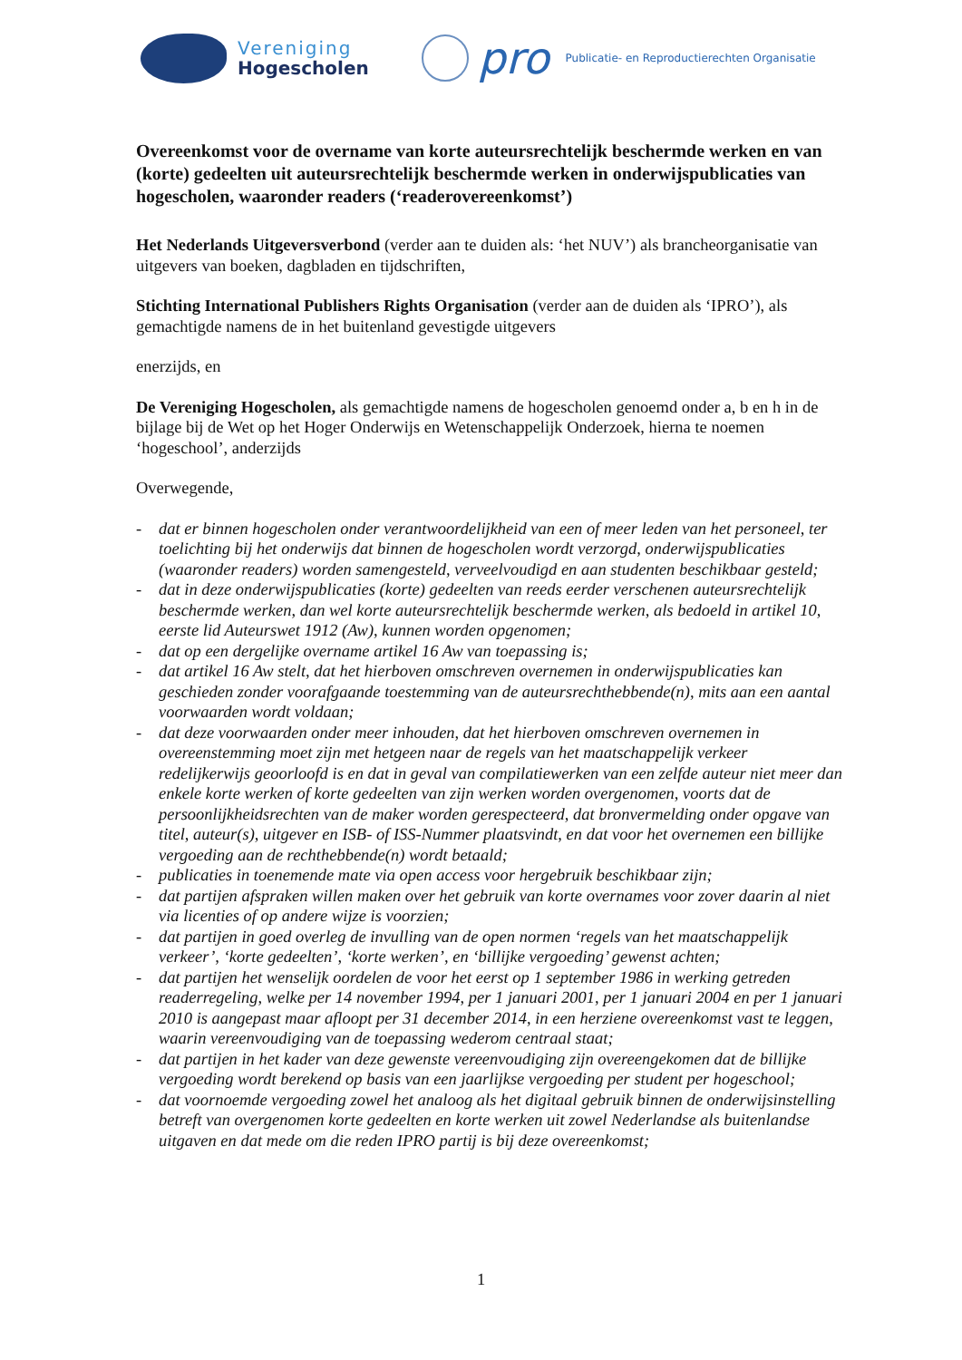Vereniging
Hogescholen
pro
Publicatie- en Reproductierechten Organisatie
Overeenkomst voor de overname van korte auteursrechtelijk beschermde werken en van (korte) gedeelten uit auteursrechtelijk beschermde werken in onderwijspublicaties van hogescholen, waaronder readers (‘readerovereenkomst’)
Het Nederlands Uitgeversverbond (verder aan te duiden als: ‘het NUV’) als brancheorganisatie van uitgevers van boeken, dagbladen en tijdschriften,
Stichting International Publishers Rights Organisation (verder aan de duiden als ‘IPRO’), als gemachtigde namens de in het buitenland gevestigde uitgevers
enerzijds, en
De Vereniging Hogescholen, als gemachtigde namens de hogescholen genoemd onder a, b en h in de bijlage bij de Wet op het Hoger Onderwijs en Wetenschappelijk Onderzoek, hierna te noemen ‘hogeschool’, anderzijds
Overwegende,
- dat er binnen hogescholen onder verantwoordelijkheid van een of meer leden van het personeel, ter toelichting bij het onderwijs dat binnen de hogescholen wordt verzorgd, onderwijspublicaties (waaronder readers) worden samengesteld, verveelvoudigd en aan studenten beschikbaar gesteld;
- dat in deze onderwijspublicaties (korte) gedeelten van reeds eerder verschenen auteursrechtelijk beschermde werken, dan wel korte auteursrechtelijk beschermde werken, als bedoeld in artikel 10, eerste lid Auteurswet 1912 (Aw), kunnen worden opgenomen;
- dat op een dergelijke overname artikel 16 Aw van toepassing is;
- dat artikel 16 Aw stelt, dat het hierboven omschreven overnemen in onderwijspublicaties kan geschieden zonder voorafgaande toestemming van de auteursrechthebbende(n), mits aan een aantal voorwaarden wordt voldaan;
- dat deze voorwaarden onder meer inhouden, dat het hierboven omschreven overnemen in overeenstemming moet zijn met hetgeen naar de regels van het maatschappelijk verkeer redelijkerwijs geoorloofd is en dat in geval van compilatiewerken van een zelfde auteur niet meer dan enkele korte werken of korte gedeelten van zijn werken worden overgenomen, voorts dat de persoonlijkheidsrechten van de maker worden gerespecteerd, dat bronvermelding onder opgave van titel, auteur(s), uitgever en ISB- of ISS-Nummer plaatsvindt, en dat voor het overnemen een billijke vergoeding aan de rechthebbende(n) wordt betaald;
- publicaties in toenemende mate via open access voor hergebruik beschikbaar zijn;
- dat partijen afspraken willen maken over het gebruik van korte overnames voor zover daarin al niet via licenties of op andere wijze is voorzien;
- dat partijen in goed overleg de invulling van de open normen ‘regels van het maatschappelijk verkeer’, ‘korte gedeelten’, ‘korte werken’, en ‘billijke vergoeding’ gewenst achten;
- dat partijen het wenselijk oordelen de voor het eerst op 1 september 1986 in werking getreden readerregeling, welke per 14 november 1994, per 1 januari 2001, per 1 januari 2004 en per 1 januari 2010 is aangepast maar afloopt per 31 december 2014, in een herziene overeenkomst vast te leggen, waarin vereenvoudiging van de toepassing wederom centraal staat;
- dat partijen in het kader van deze gewenste vereenvoudiging zijn overeengekomen dat de billijke vergoeding wordt berekend op basis van een jaarlijkse vergoeding per student per hogeschool;
- dat voornoemde vergoeding zowel het analoog als het digitaal gebruik binnen de onderwijsinstelling betreft van overgenomen korte gedeelten en korte werken uit zowel Nederlandse als buitenlandse uitgaven en dat mede om die reden IPRO partij is bij deze overeenkomst;
1